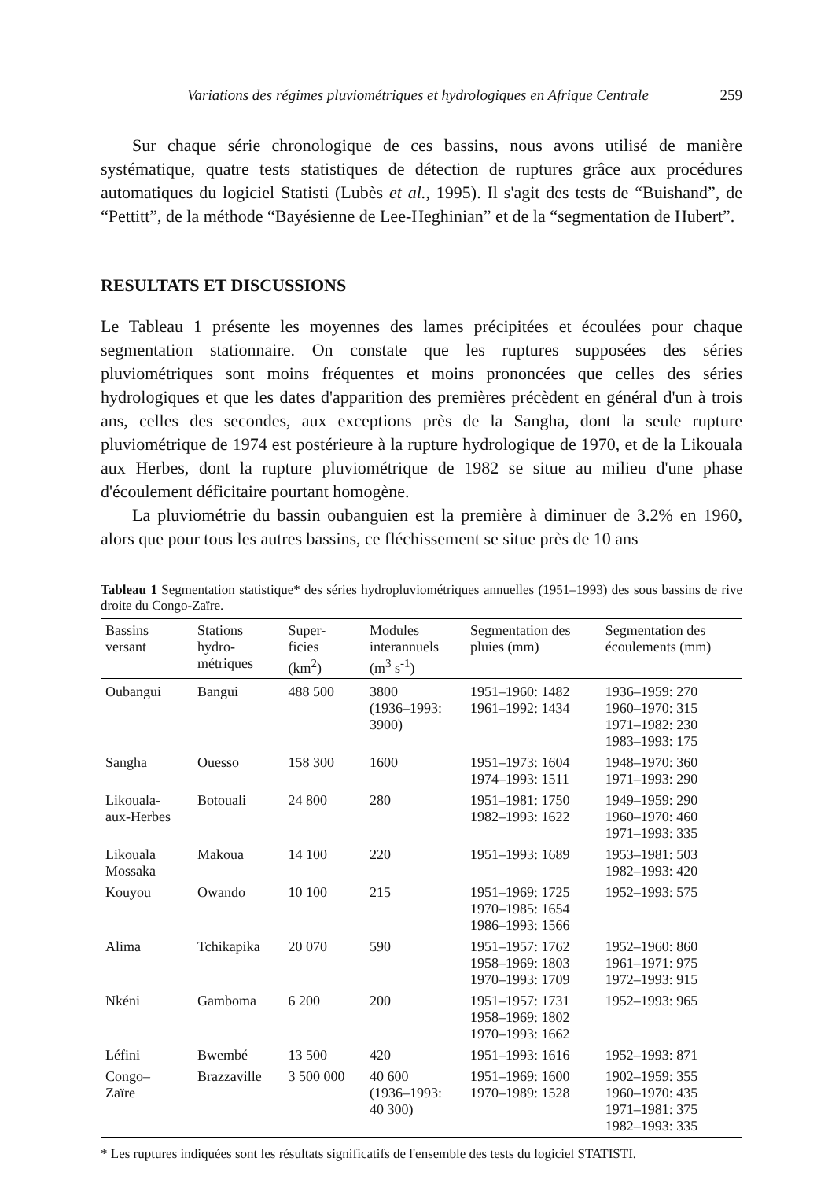Variations des régimes pluviométriques et hydrologiques en Afrique Centrale 259
Sur chaque série chronologique de ces bassins, nous avons utilisé de manière systématique, quatre tests statistiques de détection de ruptures grâce aux procédures automatiques du logiciel Statisti (Lubès et al., 1995). Il s'agit des tests de “Buishand”, de “Pettitt”, de la méthode “Bayésienne de Lee-Heghinian” et de la “segmentation de Hubert”.
RESULTATS ET DISCUSSIONS
Le Tableau 1 présente les moyennes des lames précipitées et écoulées pour chaque segmentation stationnaire. On constate que les ruptures supposées des séries pluviométriques sont moins fréquentes et moins prononcées que celles des séries hydrologiques et que les dates d'apparition des premières précèdent en général d'un à trois ans, celles des secondes, aux exceptions près de la Sangha, dont la seule rupture pluviométrique de 1974 est postérieure à la rupture hydrologique de 1970, et de la Likouala aux Herbes, dont la rupture pluviométrique de 1982 se situe au milieu d'une phase d'écoulement déficitaire pourtant homogène.
La pluviométrie du bassin oubanguien est la première à diminuer de 3.2% en 1960, alors que pour tous les autres bassins, ce fléchissement se situe près de 10 ans
Tableau 1 Segmentation statistique* des séries hydropluviométriques annuelles (1951–1993) des sous bassins de rive droite du Congo-Zaïre.
| Bassins versant | Stations hydro- métriques | Super- ficies (km<sup>2</sup>) | Modules interannuels (m<sup>3</sup> s<sup>-1</sup>) | Segmentation des pluies (mm) | Segmentation des écoulements (mm) |
| --- | --- | --- | --- | --- | --- |
| Oubangui | Bangui | 488 500 | 3800 (1936–1993: 3900) | 1951–1960: 1482 1961–1992: 1434 | 1936–1959: 270 1960–1970: 315 1971–1982: 230 1983–1993: 175 |
| Sangha | Ouesso | 158 300 | 1600 | 1951–1973: 1604 1974–1993: 1511 | 1948–1970: 360 1971–1993: 290 |
| Likouala- aux-Herbes | Botouali | 24 800 | 280 | 1951–1981: 1750 1982–1993: 1622 | 1949–1959: 290 1960–1970: 460 1971–1993: 335 |
| Likouala Mossaka | Makoua | 14 100 | 220 | 1951–1993: 1689 | 1953–1981: 503 1982–1993: 420 |
| Kouyou | Owando | 10 100 | 215 | 1951–1969: 1725 1970–1985: 1654 1986–1993: 1566 | 1952–1993: 575 |
| Alima | Tchikapika | 20 070 | 590 | 1951–1957: 1762 1958–1969: 1803 1970–1993: 1709 | 1952–1960: 860 1961–1971: 975 1972–1993: 915 |
| Nkéni | Gamboma | 6 200 | 200 | 1951–1957: 1731 1958–1969: 1802 1970–1993: 1662 | 1952–1993: 965 |
| Léfini | Bwembé | 13 500 | 420 | 1951–1993: 1616 | 1952–1993: 871 |
| Congo– Zaïre | Brazzaville | 3 500 000 | 40 600 (1936–1993: 40 300) | 1951–1969: 1600 1970–1989: 1528 | 1902–1959: 355 1960–1970: 435 1971–1981: 375 1982–1993: 335 |
* Les ruptures indiquées sont les résultats significatifs de l'ensemble des tests du logiciel STATISTI.